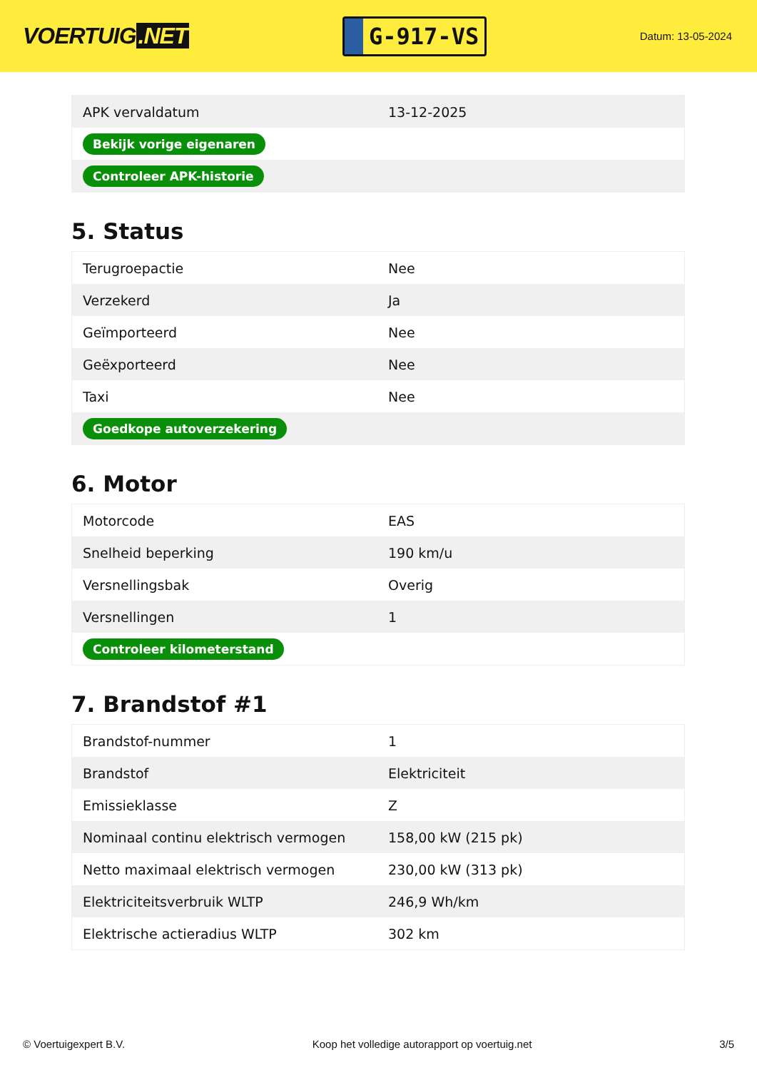VOERTUIG.NET
G-917-VS
Datum: 13-05-2024
| APK vervaldatum | 13-12-2025 |
| Bekijk vorige eigenaren | |
| Controleer APK-historie | |
5. Status
| Terugroepactie | Nee |
| Verzekerd | Ja |
| Geïmporteerd | Nee |
| Geëxporteerd | Nee |
| Taxi | Nee |
| Goedkope autoverzekering | |
6. Motor
| Motorcode | EAS |
| Snelheid beperking | 190 km/u |
| Versnellingsbak | Overig |
| Versnellingen | 1 |
| Controleer kilometerstand | |
7. Brandstof #1
| Brandstof-nummer | 1 |
| Brandstof | Elektriciteit |
| Emissieklasse | Z |
| Nominaal continu elektrisch vermogen | 158,00 kW (215 pk) |
| Netto maximaal elektrisch vermogen | 230,00 kW (313 pk) |
| Elektriciteitsverbruik WLTP | 246,9 Wh/km |
| Elektrische actieradius WLTP | 302 km |
© Voertuigexpert B.V. Koop het volledige autorapport op voertuig.net 3/5